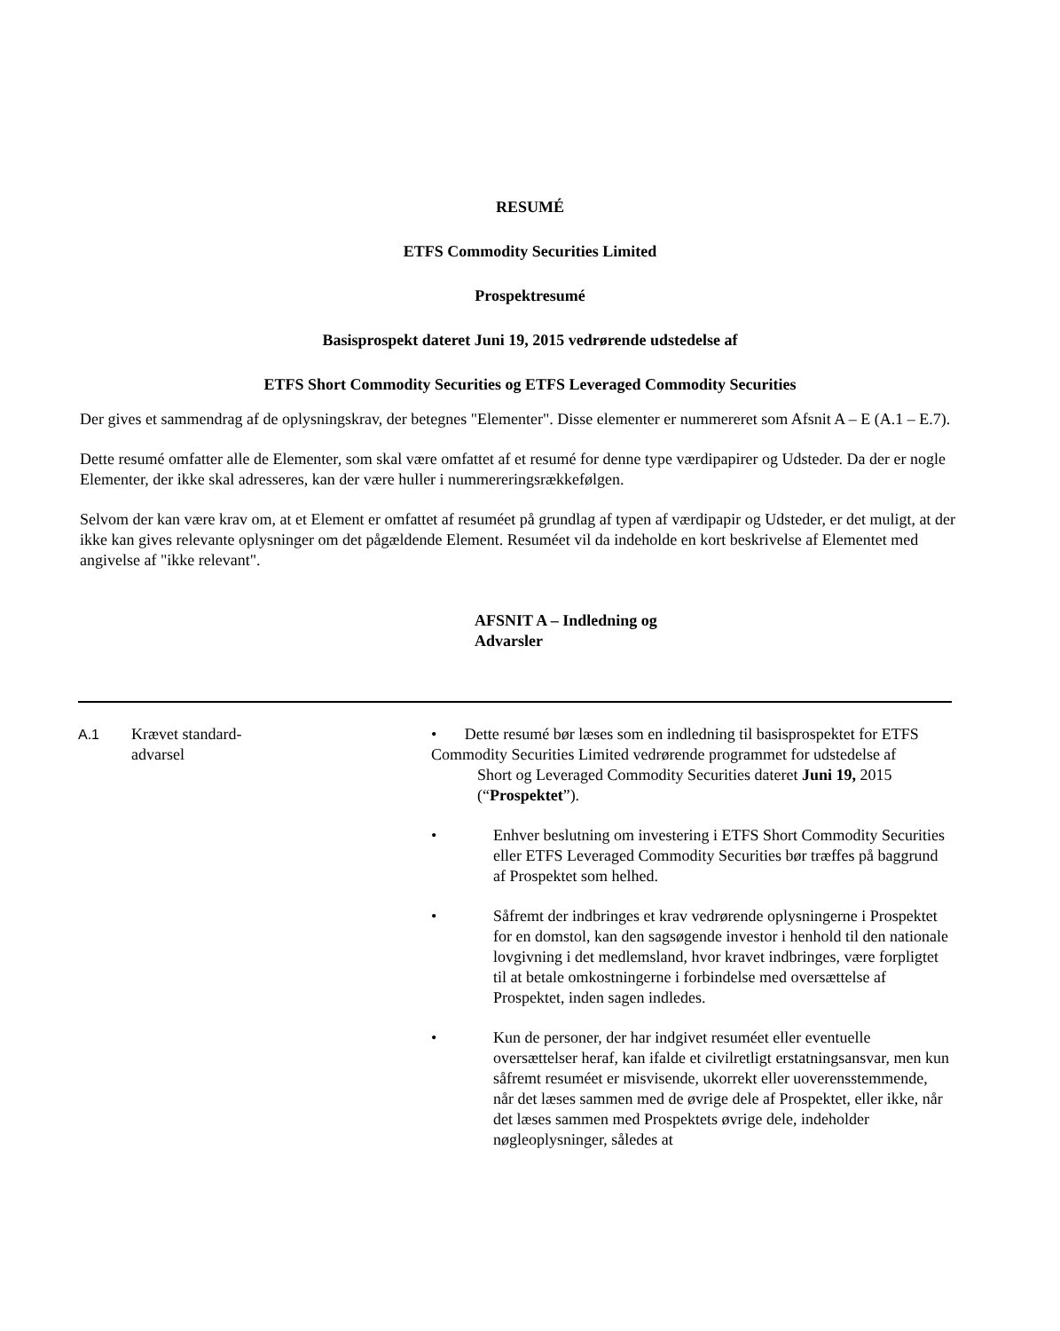RESUMÉ
ETFS Commodity Securities Limited
Prospektresumé
Basisprospekt dateret Juni 19, 2015 vedrørende udstedelse af
ETFS Short Commodity Securities og ETFS Leveraged Commodity Securities
Der gives et sammendrag af de oplysningskrav, der betegnes "Elementer". Disse elementer er nummereret som Afsnit A – E (A.1 – E.7).
Dette resumé omfatter alle de Elementer, som skal være omfattet af et resumé for denne type værdipapirer og Udsteder. Da der er nogle Elementer, der ikke skal adresseres, kan der være huller i nummereringsrækkefølgen.
Selvom der kan være krav om, at et Element er omfattet af resuméet på grundlag af typen af værdipapir og Udsteder, er det muligt, at der ikke kan gives relevante oplysninger om det pågældende Element. Resuméet vil da indeholde en kort beskrivelse af Elementet med angivelse af "ikke relevant".
AFSNIT A – Indledning og Advarsler
| A.1 | Krævet standard- advarsel | • Dette resumé bør læses som en indledning til basisprospektet for ETFS Commodity Securities Limited vedrørende programmet for udstedelse af Short og Leveraged Commodity Securities dateret Juni 19, 2015 (“ Prospektet ”). • Enhver beslutning om investering i ETFS Short Commodity Securities eller ETFS Leveraged Commodity Securities bør træffes på baggrund af Prospektet som helhed. • Såfremt der indbringes et krav vedrørende oplysningerne i Prospektet for en domstol, kan den sagsøgende investor i henhold til den nationale lovgivning i det medlemsland, hvor kravet indbringes, være forpligtet til at betale omkostningerne i forbindelse med oversættelse af Prospektet, inden sagen indledes. • Kun de personer, der har indgivet resuméet eller eventuelle oversættelser heraf, kan ifalde et civilretligt erstatningsansvar, men kun såfremt resuméet er misvisende, ukorrekt eller uoverensstemmende, når det læses sammen med de øvrige dele af Prospektet, eller ikke, når det læses sammen med Prospektets øvrige dele, indeholder nøgleoplysninger, således at |